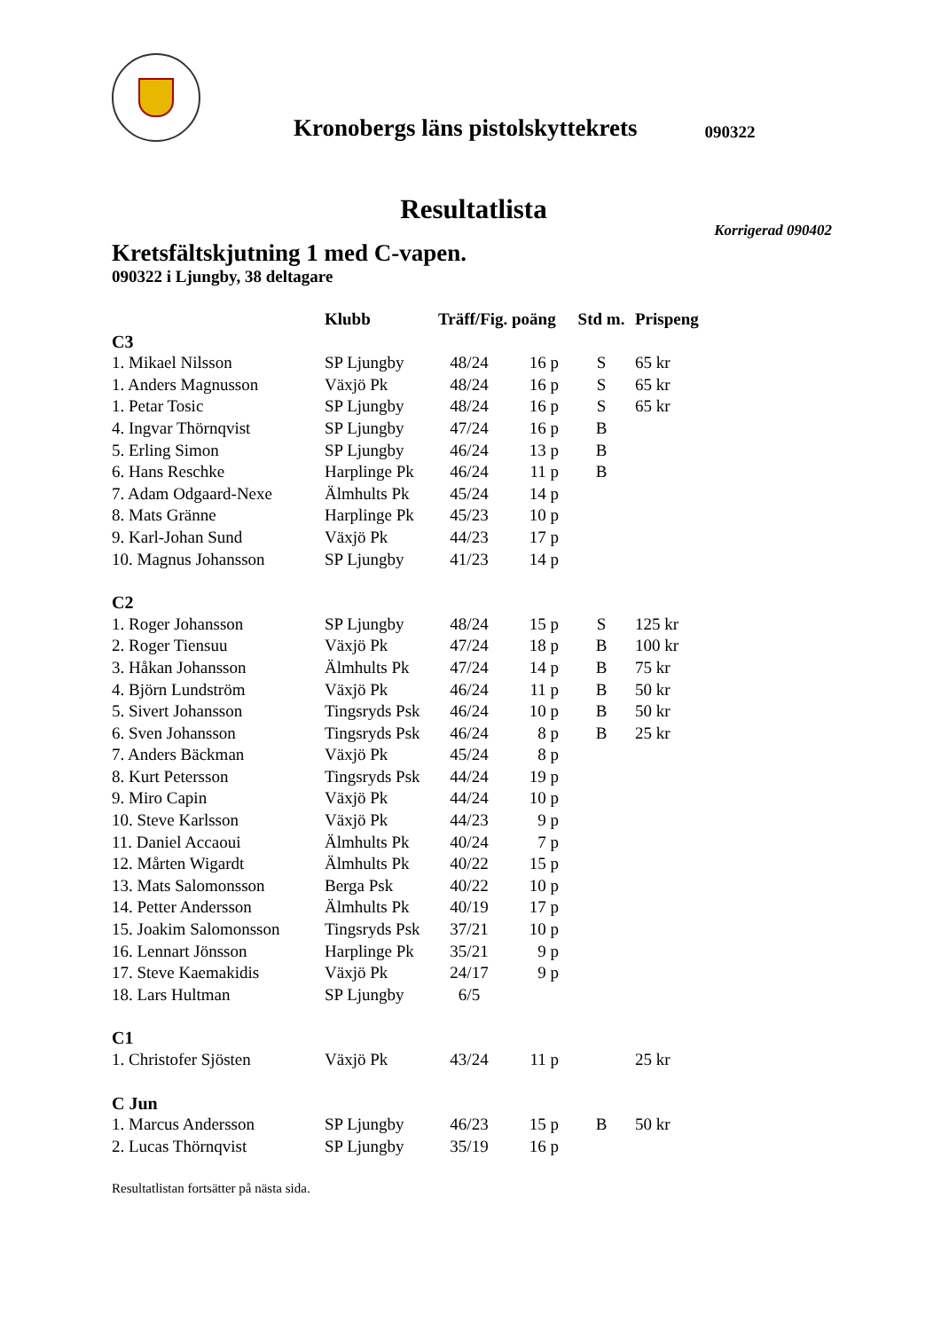Kronobergs läns pistolskyttekrets
090322
Resultatlista
Korrigerad 090402
Kretsfältskjutning 1 med C-vapen.
090322 i Ljungby, 38 deltagare
| | Klubb | Träff/Fig. poäng | | Std m. | Prispeng |
| --- | --- | --- | --- | --- | --- |
| C3 | | | | | |
| 1. Mikael Nilsson | SP Ljungby | 48/24 | 16 p | S | 65 kr |
| 1. Anders Magnusson | Växjö Pk | 48/24 | 16 p | S | 65 kr |
| 1. Petar Tosic | SP Ljungby | 48/24 | 16 p | S | 65 kr |
| 4. Ingvar Thörnqvist | SP Ljungby | 47/24 | 16 p | B | |
| 5. Erling Simon | SP Ljungby | 46/24 | 13 p | B | |
| 6. Hans Reschke | Harplinge Pk | 46/24 | 11 p | B | |
| 7. Adam Odgaard-Nexe | Älmhults Pk | 45/24 | 14 p | | |
| 8. Mats Gränne | Harplinge Pk | 45/23 | 10 p | | |
| 9. Karl-Johan Sund | Växjö Pk | 44/23 | 17 p | | |
| 10. Magnus Johansson | SP Ljungby | 41/23 | 14 p | | |
| C2 | | | | | |
| 1. Roger Johansson | SP Ljungby | 48/24 | 15 p | S | 125 kr |
| 2. Roger Tiensuu | Växjö Pk | 47/24 | 18 p | B | 100 kr |
| 3. Håkan Johansson | Älmhults Pk | 47/24 | 14 p | B | 75 kr |
| 4. Björn Lundström | Växjö Pk | 46/24 | 11 p | B | 50 kr |
| 5. Sivert Johansson | Tingsryds Psk | 46/24 | 10 p | B | 50 kr |
| 6. Sven Johansson | Tingsryds Psk | 46/24 | 8 p | B | 25 kr |
| 7. Anders Bäckman | Växjö Pk | 45/24 | 8 p | | |
| 8. Kurt Petersson | Tingsryds Psk | 44/24 | 19 p | | |
| 9. Miro Capin | Växjö Pk | 44/24 | 10 p | | |
| 10. Steve Karlsson | Växjö Pk | 44/23 | 9 p | | |
| 11. Daniel Accaoui | Älmhults Pk | 40/24 | 7 p | | |
| 12. Mårten Wigardt | Älmhults Pk | 40/22 | 15 p | | |
| 13. Mats Salomonsson | Berga Psk | 40/22 | 10 p | | |
| 14. Petter Andersson | Älmhults Pk | 40/19 | 17 p | | |
| 15. Joakim Salomonsson | Tingsryds Psk | 37/21 | 10 p | | |
| 16. Lennart Jönsson | Harplinge Pk | 35/21 | 9 p | | |
| 17. Steve Kaemakidis | Växjö Pk | 24/17 | 9 p | | |
| 18. Lars Hultman | SP Ljungby | 6/5 | | | |
| C1 | | | | | |
| 1. Christofer Sjösten | Växjö Pk | 43/24 | 11 p | | 25 kr |
| C Jun | | | | | |
| 1. Marcus Andersson | SP Ljungby | 46/23 | 15 p | B | 50 kr |
| 2. Lucas Thörnqvist | SP Ljungby | 35/19 | 16 p | | |
Resultatlistan fortsätter på nästa sida.